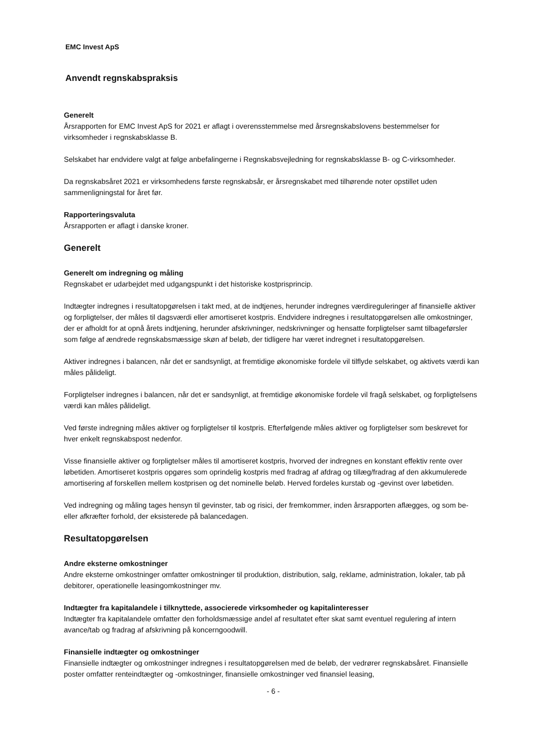EMC Invest ApS
Anvendt regnskabspraksis
Generelt
Årsrapporten for EMC Invest ApS for 2021 er aflagt i overensstemmelse med årsregnskabslovens bestemmelser for virksomheder i regnskabsklasse B.
Selskabet har endvidere valgt at følge anbefalingerne i Regnskabsvejledning for regnskabsklasse B- og C-virksomheder.
Da regnskabsåret 2021 er virksomhedens første regnskabsår, er årsregnskabet med tilhørende noter opstillet uden sammenligningstal for året før.
Rapporteringsvaluta
Årsrapporten er aflagt i danske kroner.
Generelt
Generelt om indregning og måling
Regnskabet er udarbejdet med udgangspunkt i det historiske kostprisprincip.
Indtægter indregnes i resultatopgørelsen i takt med, at de indtjenes, herunder indregnes værdireguleringer af finansielle aktiver og forpligtelser, der måles til dagsværdi eller amortiseret kostpris. Endvidere indregnes i resultatopgørelsen alle omkostninger, der er afholdt for at opnå årets indtjening, herunder afskrivninger, nedskrivninger og hensatte forpligtelser samt tilbageførsler som følge af ændrede regnskabsmæssige skøn af beløb, der tidligere har været indregnet i resultatopgørelsen.
Aktiver indregnes i balancen, når det er sandsynligt, at fremtidige økonomiske fordele vil tilflyde selskabet, og aktivets værdi kan måles pålideligt.
Forpligtelser indregnes i balancen, når det er sandsynligt, at fremtidige økonomiske fordele vil fragå selskabet, og forpligtelsens værdi kan måles pålideligt.
Ved første indregning måles aktiver og forpligtelser til kostpris. Efterfølgende måles aktiver og forpligtelser som beskrevet for hver enkelt regnskabspost nedenfor.
Visse finansielle aktiver og forpligtelser måles til amortiseret kostpris, hvorved der indregnes en konstant effektiv rente over løbetiden. Amortiseret kostpris opgøres som oprindelig kostpris med fradrag af afdrag og tillæg/fradrag af den akkumulerede amortisering af forskellen mellem kostprisen og det nominelle beløb. Herved fordeles kurstab og -gevinst over løbetiden.
Ved indregning og måling tages hensyn til gevinster, tab og risici, der fremkommer, inden årsrapporten aflægges, og som be- eller afkræfter forhold, der eksisterede på balancedagen.
Resultatopgørelsen
Andre eksterne omkostninger
Andre eksterne omkostninger omfatter omkostninger til produktion, distribution, salg, reklame, administration, lokaler, tab på debitorer, operationelle leasingomkostninger mv.
Indtægter fra kapitalandele i tilknyttede, associerede virksomheder og kapitalinteresser
Indtægter fra kapitalandele omfatter den forholdsmæssige andel af resultatet efter skat samt eventuel regulering af intern avance/tab og fradrag af afskrivning på koncerngoodwill.
Finansielle indtægter og omkostninger
Finansielle indtægter og omkostninger indregnes i resultatopgørelsen med de beløb, der vedrører regnskabsåret. Finansielle poster omfatter renteindtægter og -omkostninger, finansielle omkostninger ved finansiel leasing,
- 6 -